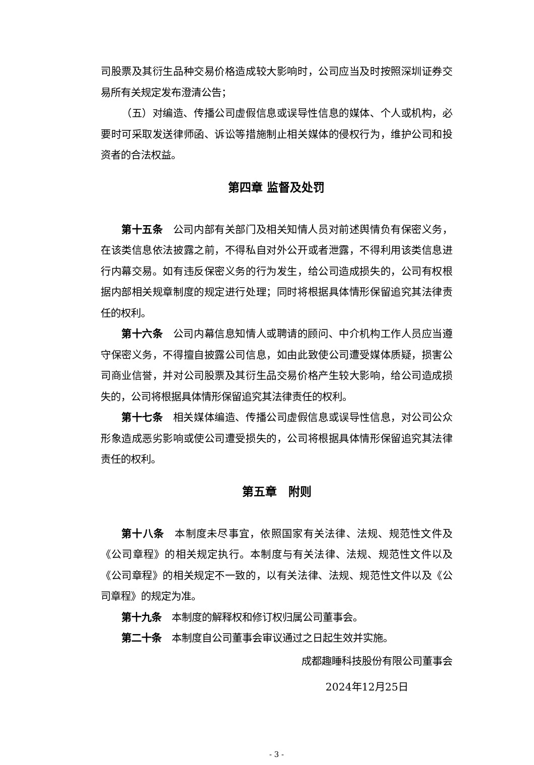司股票及其衍生品种交易价格造成较大影响时，公司应当及时按照深圳证券交易所有关规定发布澄清公告；
（五）对编造、传播公司虚假信息或误导性信息的媒体、个人或机构，必要时可采取发送律师函、诉讼等措施制止相关媒体的侵权行为，维护公司和投资者的合法权益。
第四章 监督及处罚
第十五条　公司内部有关部门及相关知情人员对前述舆情负有保密义务，在该类信息依法披露之前，不得私自对外公开或者泄露，不得利用该类信息进行内幕交易。如有违反保密义务的行为发生，给公司造成损失的，公司有权根据内部相关规章制度的规定进行处理；同时将根据具体情形保留追究其法律责任的权利。
第十六条　公司内幕信息知情人或聘请的顾问、中介机构工作人员应当遵守保密义务，不得擅自披露公司信息，如由此致使公司遭受媒体质疑，损害公司商业信誉，并对公司股票及其衍生品交易价格产生较大影响，给公司造成损失的，公司将根据具体情形保留追究其法律责任的权利。
第十七条　相关媒体编造、传播公司虚假信息或误导性信息，对公司公众形象造成恶劣影响或使公司遭受损失的，公司将根据具体情形保留追究其法律责任的权利。
第五章　附则
第十八条　本制度未尽事宜，依照国家有关法律、法规、规范性文件及《公司章程》的相关规定执行。本制度与有关法律、法规、规范性文件以及《公司章程》的相关规定不一致的，以有关法律、法规、规范性文件以及《公司章程》的规定为准。
第十九条　本制度的解释权和修订权归属公司董事会。
第二十条　本制度自公司董事会审议通过之日起生效并实施。
成都趣睡科技股份有限公司董事会
2024年12月25日
- 3 -